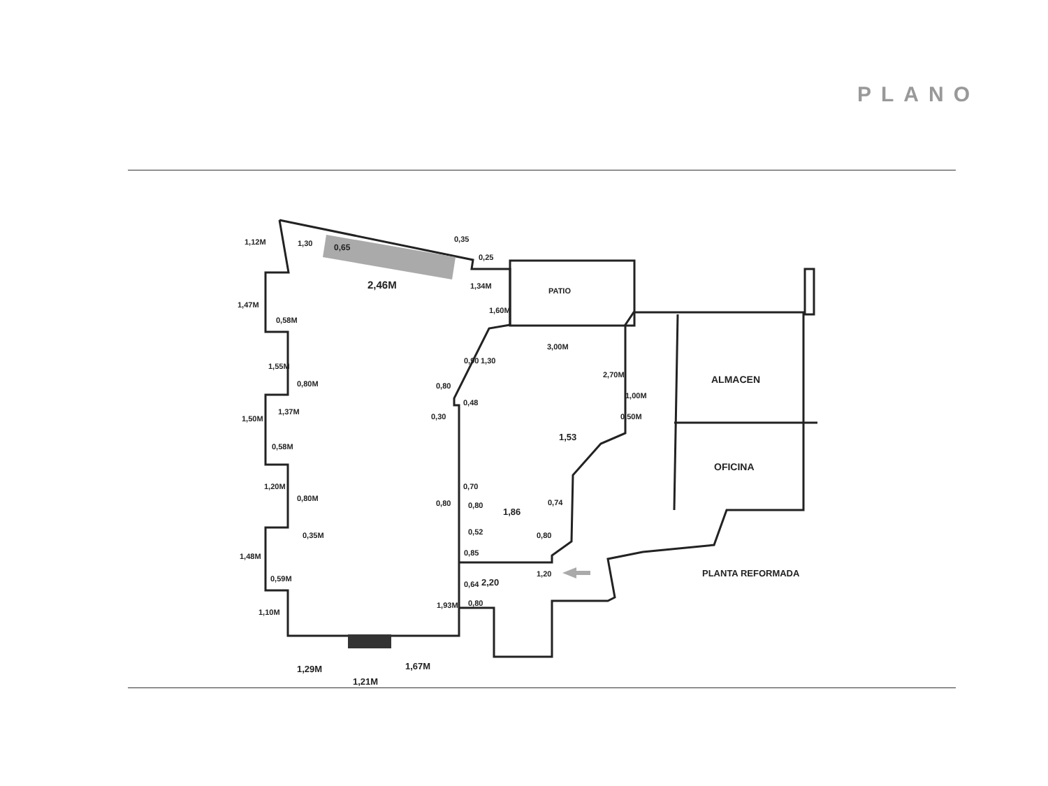PLANO
1,30
0,65
0,35
0,25
2,46M
1,34M
PATIO
3,00M
ALMACEN
OFICINA
PLANTA REFORMADA
0,58M
0,80M
1,37M
0,58M
0,80M
0,59M
0,80
0,30
1,00M
0,80
0,80
1,86
0,74
2,20
0,80
1,29M
1,67M
1,21M
1,12M
1,47M
1,55M
1,50M
1,20M
1,48M
1,10M
1,60M
1,30
0,90
0,48
2,70M
0,50M
1,53
0,70
0,35M
0,52
0,85
0,64
0,80
1,20
1,93M